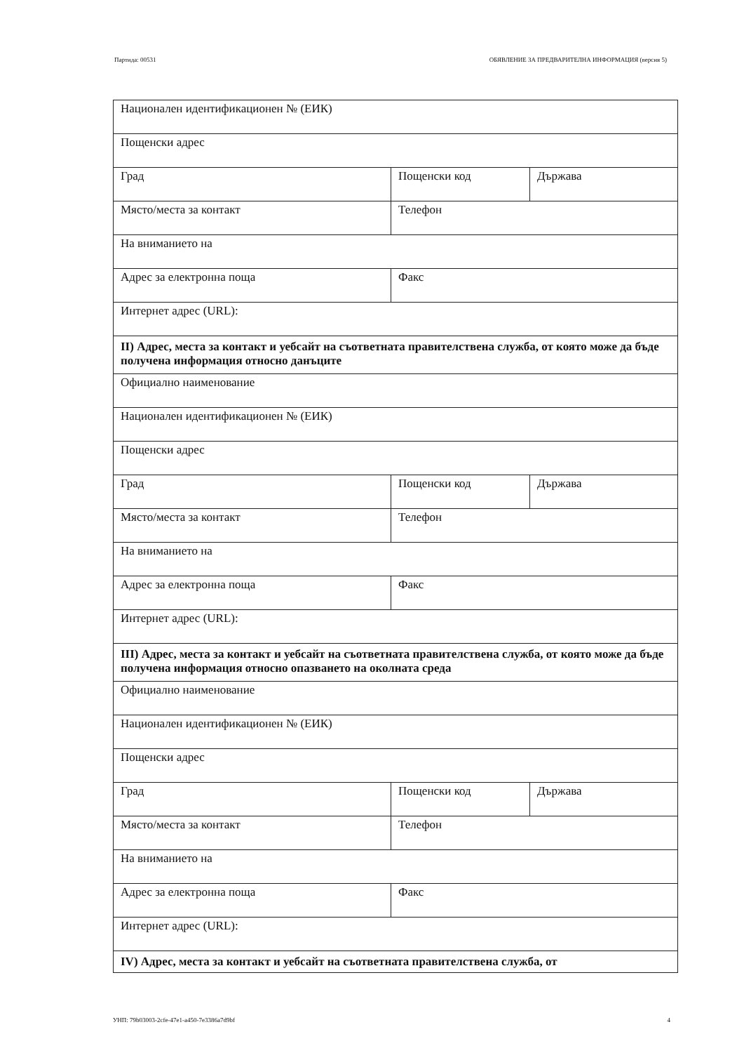Партида: 00531 ОБЯВЛЕНИЕ ЗА ПРЕДВАРИТЕЛНА ИНФОРМАЦИЯ (версия 5)
| Национален идентификационен № (ЕИК) | | |
| Пощенски адрес | | |
| Град | Пощенски код | Държава |
| Място/места за контакт | Телефон | |
| На вниманието на | | |
| Адрес за електронна поща | Факс | |
| Интернет адрес (URL): | | |
| II) Адрес, места за контакт и уебсайт на съответната правителствена служба, от която може да бъде получена информация относно данъците | | |
| Официално наименование | | |
| Национален идентификационен № (ЕИК) | | |
| Пощенски адрес | | |
| Град | Пощенски код | Държава |
| Място/места за контакт | Телефон | |
| На вниманието на | | |
| Адрес за електронна поща | Факс | |
| Интернет адрес (URL): | | |
| III) Адрес, места за контакт и уебсайт на съответната правителствена служба, от която може да бъде получена информация относно опазването на околната среда | | |
| Официално наименование | | |
| Национален идентификационен № (ЕИК) | | |
| Пощенски адрес | | |
| Град | Пощенски код | Държава |
| Място/места за контакт | Телефон | |
| На вниманието на | | |
| Адрес за електронна поща | Факс | |
| Интернет адрес (URL): | | |
| IV) Адрес, места за контакт и уебсайт на съответната правителствена служба, от | | |
УНП: 79b03003-2cfe-47e1-a450-7e3386a7d9bf 4